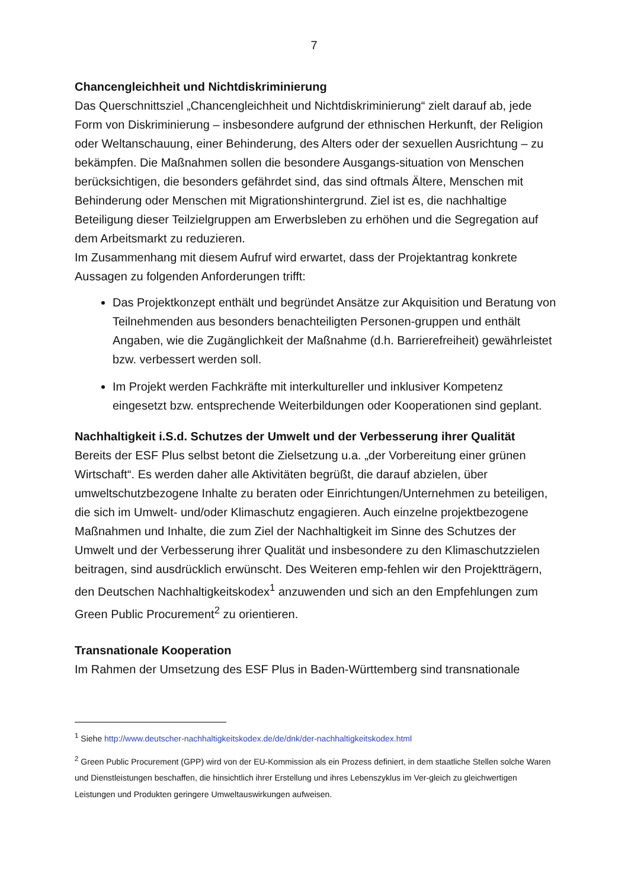7
Chancengleichheit und Nichtdiskriminierung
Das Querschnittsziel „Chancengleichheit und Nichtdiskriminierung“ zielt darauf ab, jede Form von Diskriminierung – insbesondere aufgrund der ethnischen Herkunft, der Religion oder Weltanschauung, einer Behinderung, des Alters oder der sexuellen Ausrichtung – zu bekämpfen. Die Maßnahmen sollen die besondere Ausgangs-situation von Menschen berücksichtigen, die besonders gefährdet sind, das sind oftmals Ältere, Menschen mit Behinderung oder Menschen mit Migrationshintergrund. Ziel ist es, die nachhaltige Beteiligung dieser Teilzielgruppen am Erwerbsleben zu erhöhen und die Segregation auf dem Arbeitsmarkt zu reduzieren.
Im Zusammenhang mit diesem Aufruf wird erwartet, dass der Projektantrag konkrete Aussagen zu folgenden Anforderungen trifft:
Das Projektkonzept enthält und begründet Ansätze zur Akquisition und Beratung von Teilnehmenden aus besonders benachteiligten Personen-gruppen und enthält Angaben, wie die Zugänglichkeit der Maßnahme (d.h. Barrierefreiheit) gewährleistet bzw. verbessert werden soll.
Im Projekt werden Fachkräfte mit interkultureller und inklusiver Kompetenz eingesetzt bzw. entsprechende Weiterbildungen oder Kooperationen sind geplant.
Nachhaltigkeit i.S.d. Schutzes der Umwelt und der Verbesserung ihrer Qualität
Bereits der ESF Plus selbst betont die Zielsetzung u.a. „der Vorbereitung einer grünen Wirtschaft“. Es werden daher alle Aktivitäten begrüßt, die darauf abzielen, über umweltschutzbezogene Inhalte zu beraten oder Einrichtungen/Unternehmen zu beteiligen, die sich im Umwelt- und/oder Klimaschutz engagieren. Auch einzelne projektbezogene Maßnahmen und Inhalte, die zum Ziel der Nachhaltigkeit im Sinne des Schutzes der Umwelt und der Verbesserung ihrer Qualität und insbesondere zu den Klimaschutzzielen beitragen, sind ausdrücklich erwünscht. Des Weiteren emp-fehlen wir den Projektträgern, den Deutschen Nachhaltigkeitskodex<sup>1</sup> anzuwenden und sich an den Empfehlungen zum Green Public Procurement<sup>2</sup> zu orientieren.
Transnationale Kooperation
Im Rahmen der Umsetzung des ESF Plus in Baden-Württemberg sind transnationale
<sup>1</sup> Siehe http://www.deutscher-nachhaltigkeitskodex.de/de/dnk/der-nachhaltigkeitskodex.html
<sup>2</sup> Green Public Procurement (GPP) wird von der EU-Kommission als ein Prozess definiert, in dem staatliche Stellen solche Waren und Dienstleistungen beschaffen, die hinsichtlich ihrer Erstellung und ihres Lebenszyklus im Ver-gleich zu gleichwertigen Leistungen und Produkten geringere Umweltauswirkungen aufweisen.